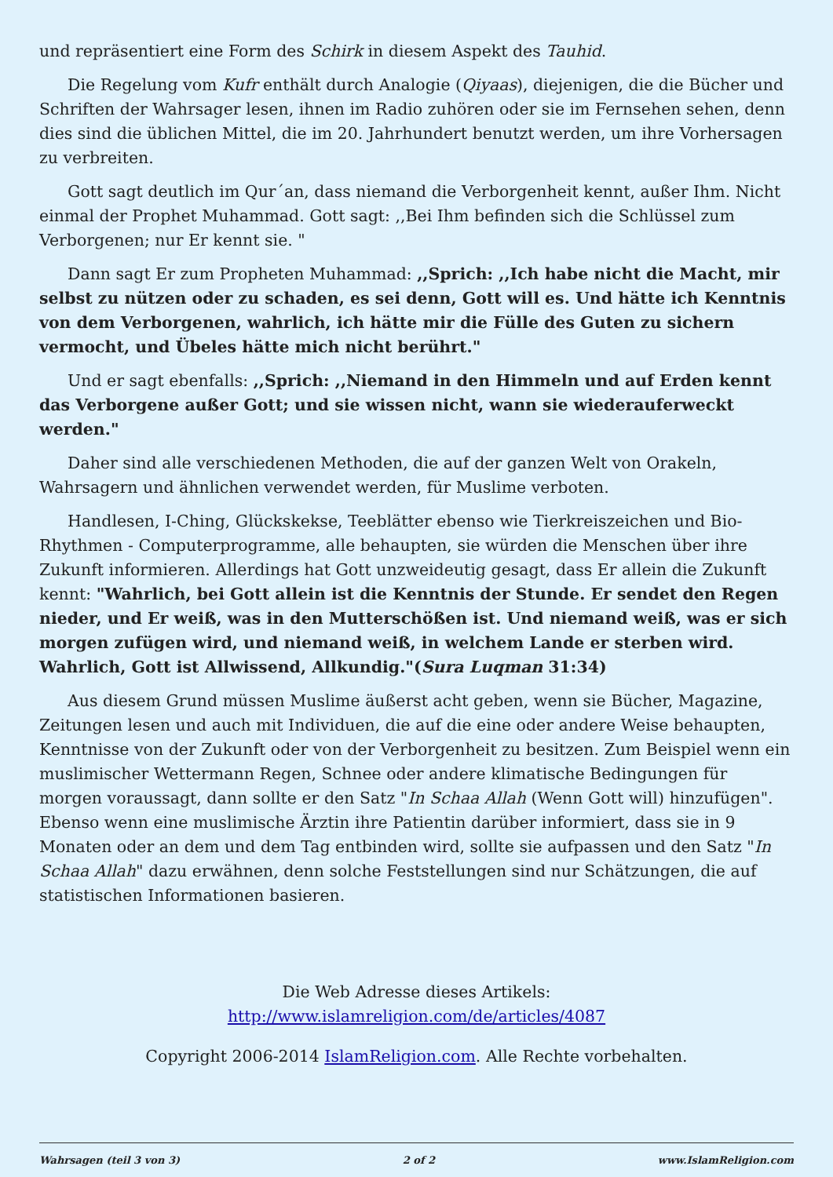und repräsentiert eine Form des Schirk in diesem Aspekt des Tauhid.
Die Regelung vom Kufr enthält durch Analogie (Qiyaas), diejenigen, die die Bücher und Schriften der Wahrsager lesen, ihnen im Radio zuhören oder sie im Fernsehen sehen, denn dies sind die üblichen Mittel, die im 20. Jahrhundert benutzt werden, um ihre Vorhersagen zu verbreiten.
Gott sagt deutlich im Qur´an, dass niemand die Verborgenheit kennt, außer Ihm. Nicht einmal der Prophet Muhammad. Gott sagt: ,,Bei Ihm befinden sich die Schlüssel zum Verborgenen; nur Er kennt sie. "
Dann sagt Er zum Propheten Muhammad: ,,Sprich: ,,Ich habe nicht die Macht, mir selbst zu nützen oder zu schaden, es sei denn, Gott will es. Und hätte ich Kenntnis von dem Verborgenen, wahrlich, ich hätte mir die Fülle des Guten zu sichern vermocht, und Übeles hätte mich nicht berührt."
Und er sagt ebenfalls: ,,Sprich: ,,Niemand in den Himmeln und auf Erden kennt das Verborgene außer Gott; und sie wissen nicht, wann sie wiederauferweckt werden."
Daher sind alle verschiedenen Methoden, die auf der ganzen Welt von Orakeln, Wahrsagern und ähnlichen verwendet werden, für Muslime verboten.
Handlesen, I-Ching, Glückskekse, Teeblätter ebenso wie Tierkreiszeichen und Bio-Rhythmen - Computerprogramme, alle behaupten, sie würden die Menschen über ihre Zukunft informieren. Allerdings hat Gott unzweideutig gesagt, dass Er allein die Zukunft kennt: "Wahrlich, bei Gott allein ist die Kenntnis der Stunde. Er sendet den Regen nieder, und Er weiß, was in den Mutterschößen ist. Und niemand weiß, was er sich morgen zufügen wird, und niemand weiß, in welchem Lande er sterben wird. Wahrlich, Gott ist Allwissend, Allkundig."(Sura Luqman 31:34)
Aus diesem Grund müssen Muslime äußerst acht geben, wenn sie Bücher, Magazine, Zeitungen lesen und auch mit Individuen, die auf die eine oder andere Weise behaupten, Kenntnisse von der Zukunft oder von der Verborgenheit zu besitzen. Zum Beispiel wenn ein muslimischer Wettermann Regen, Schnee oder andere klimatische Bedingungen für morgen voraussagt, dann sollte er den Satz "In Schaa Allah (Wenn Gott will) hinzufügen". Ebenso wenn eine muslimische Ärztin ihre Patientin darüber informiert, dass sie in 9 Monaten oder an dem und dem Tag entbinden wird, sollte sie aufpassen und den Satz "In Schaa Allah" dazu erwähnen, denn solche Feststellungen sind nur Schätzungen, die auf statistischen Informationen basieren.
Die Web Adresse dieses Artikels:
http://www.islamreligion.com/de/articles/4087
Copyright 2006-2014 IslamReligion.com. Alle Rechte vorbehalten.
Wahrsagen (teil 3 von 3) 2 of 2 www.IslamReligion.com